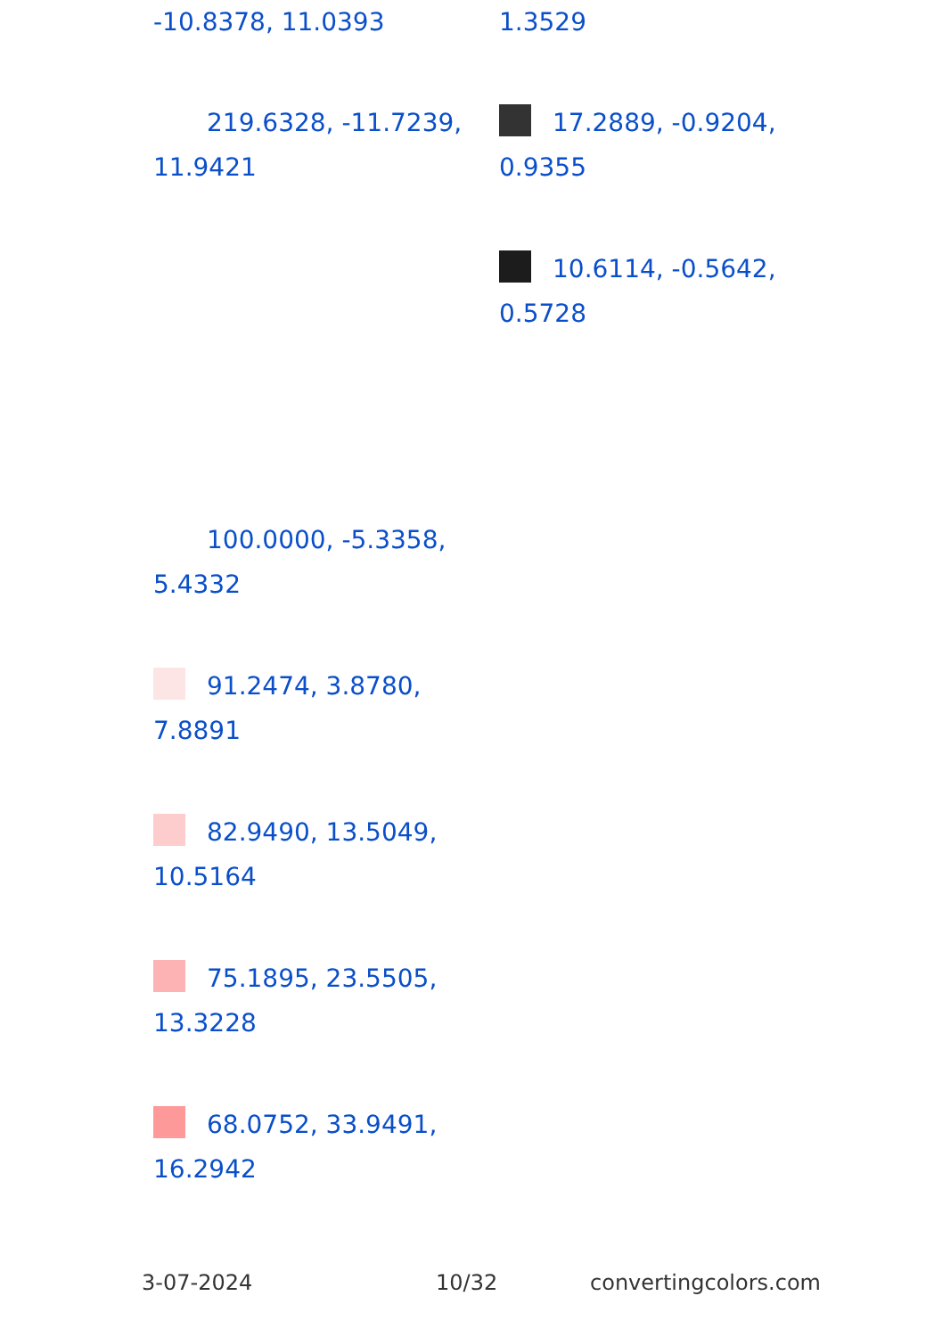-10.8378, 11.0393 1.3529
219.6328, -11.7239, 11.9421
17.2889, -0.9204, 0.9355
10.6114, -0.5642, 0.5728
100.0000, -5.3358, 5.4332
91.2474, 3.8780, 7.8891
82.9490, 13.5049, 10.5164
75.1895, 23.5505, 13.3228
68.0752, 33.9491, 16.2942
3-07-2024 10/32 convertingcolors.com